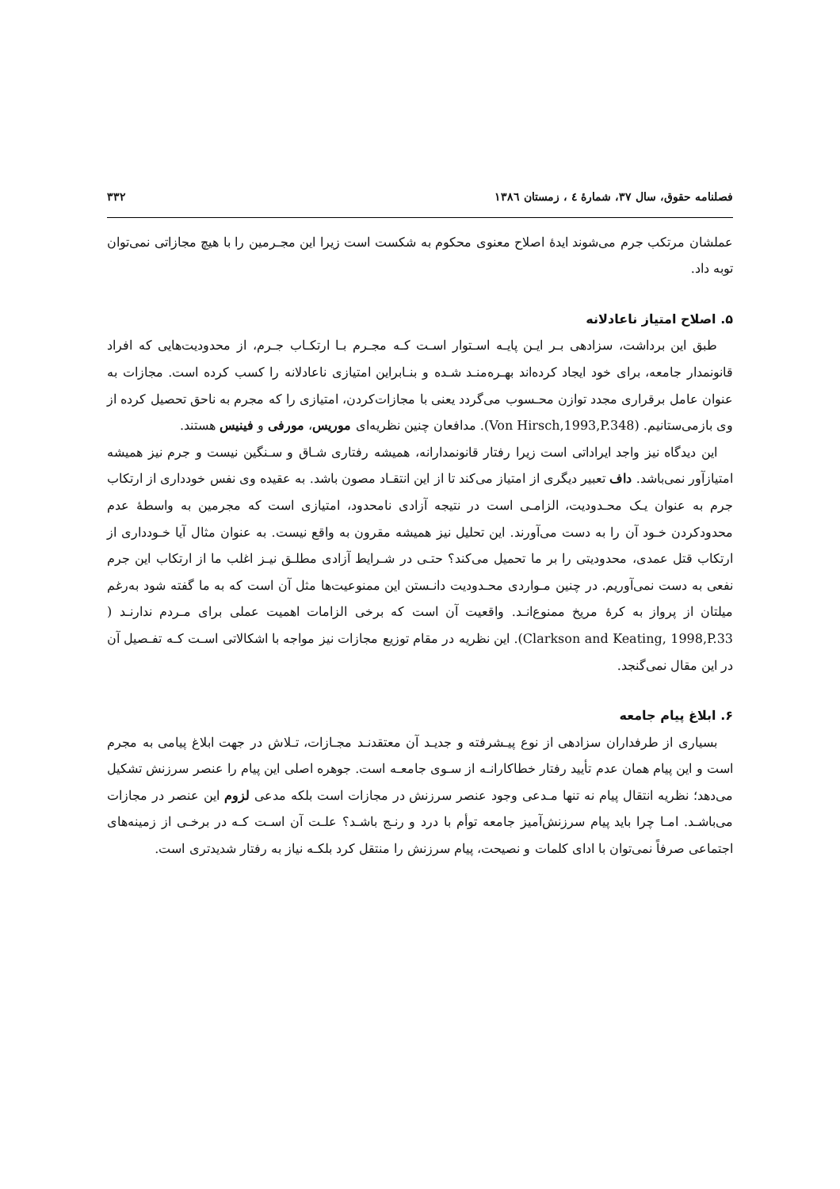فصلنامه حقوق، سال ۳۷، شمارهٔ ٤ ، زمستان ۱۳۸٦ ۳۳۲
عملشان مرتکب جرم می‌شوند ایدهٔ اصلاح معنوی محکوم به شکست است زیرا این مجـرمین را با هیچ مجازاتی نمی‌توان توبه داد.
۵. اصلاح امتیاز ناعادلانه
طبق این برداشت، سزادهی بـر ایـن پایـه اسـتوار اسـت کـه مجـرم بـا ارتکـاب جـرم، از محدودیت‌هایی که افراد قانونمدار جامعه، برای خود ایجاد کرده‌اند بهـره‌منـد شـده و بنـابراین امتیازی ناعادلانه را کسب کرده است. مجازات به عنوان عامل برقراری مجدد توازن محـسوب می‌گردد یعنی با مجازات‌کردن، امتیازی را که مجرم به ناحق تحصیل کرده از وی بازمی‌ستانیم. (Von Hirsch,1993,P.348). مدافعان چنین نظریه‌ای موریس، مورفی و فینیس هستند.
این دیدگاه نیز واجد ایراداتی است زیرا رفتار قانونمدارانه، همیشه رفتاری شـاق و سـنگین نیست و جرم نیز همیشه امتیازآور نمی‌باشد. داف تعبیر دیگری از امتیاز می‌کند تا از این انتقـاد مصون باشد. به عقیده وی نفس خودداری از ارتکاب جرم به عنوان یـک محـدودیت، الزامـی است در نتیجه آزادی نامحدود، امتیازی است که مجرمین به واسطهٔ عدم محدودکردن خـود آن را به دست می‌آورند. این تحلیل نیز همیشه مقرون به واقع نیست. به عنوان مثال آیا خـودداری از ارتکاب قتل عمدی، محدودیتی را بر ما تحمیل می‌کند؟ حتـی در شـرایط آزادی مطلـق نیـز اغلب ما از ارتکاب این جرم نفعی به دست نمی‌آوریم. در چنین مـواردی محـدودیت دانـستن این ممنوعیت‌ها مثل آن است که به ما گفته شود به‌رغم میلتان از پرواز به کرهٔ مریخ ممنوع‌انـد. واقعیت آن است که برخی الزامات اهمیت عملی برای مـردم ندارنـد ( Clarkson and Keating, 1998,P.33). این نظریه در مقام توزیع مجازات نیز مواجه با اشکالاتی اسـت کـه تفـصیل آن در این مقال نمی‌گنجد.
۶. ابلاغ پیام جامعه
بسیاری از طرفداران سزادهی از نوع پیـشرفته و جدیـد آن معتقدنـد مجـازات، تـلاش در جهت ابلاغ پیامی به مجرم است و این پیام همان عدم تأیید رفتار خطاکارانـه از سـوی جامعـه است. جوهره اصلی این پیام را عنصر سرزنش تشکیل می‌دهد؛ نظریه انتقال پیام نه تنها مـدعی وجود عنصر سرزنش در مجازات است بلکه مدعی لزوم این عنصر در مجازات می‌باشـد. امـا چرا باید پیام سرزنش‌آمیز جامعه توأم با درد و رنـج باشـد؟ علـت آن اسـت کـه در برخـی از زمینه‌های اجتماعی صرفاً نمی‌توان با ادای کلمات و نصیحت، پیام سرزنش را منتقل کرد بلکـه نیاز به رفتار شدیدتری است.